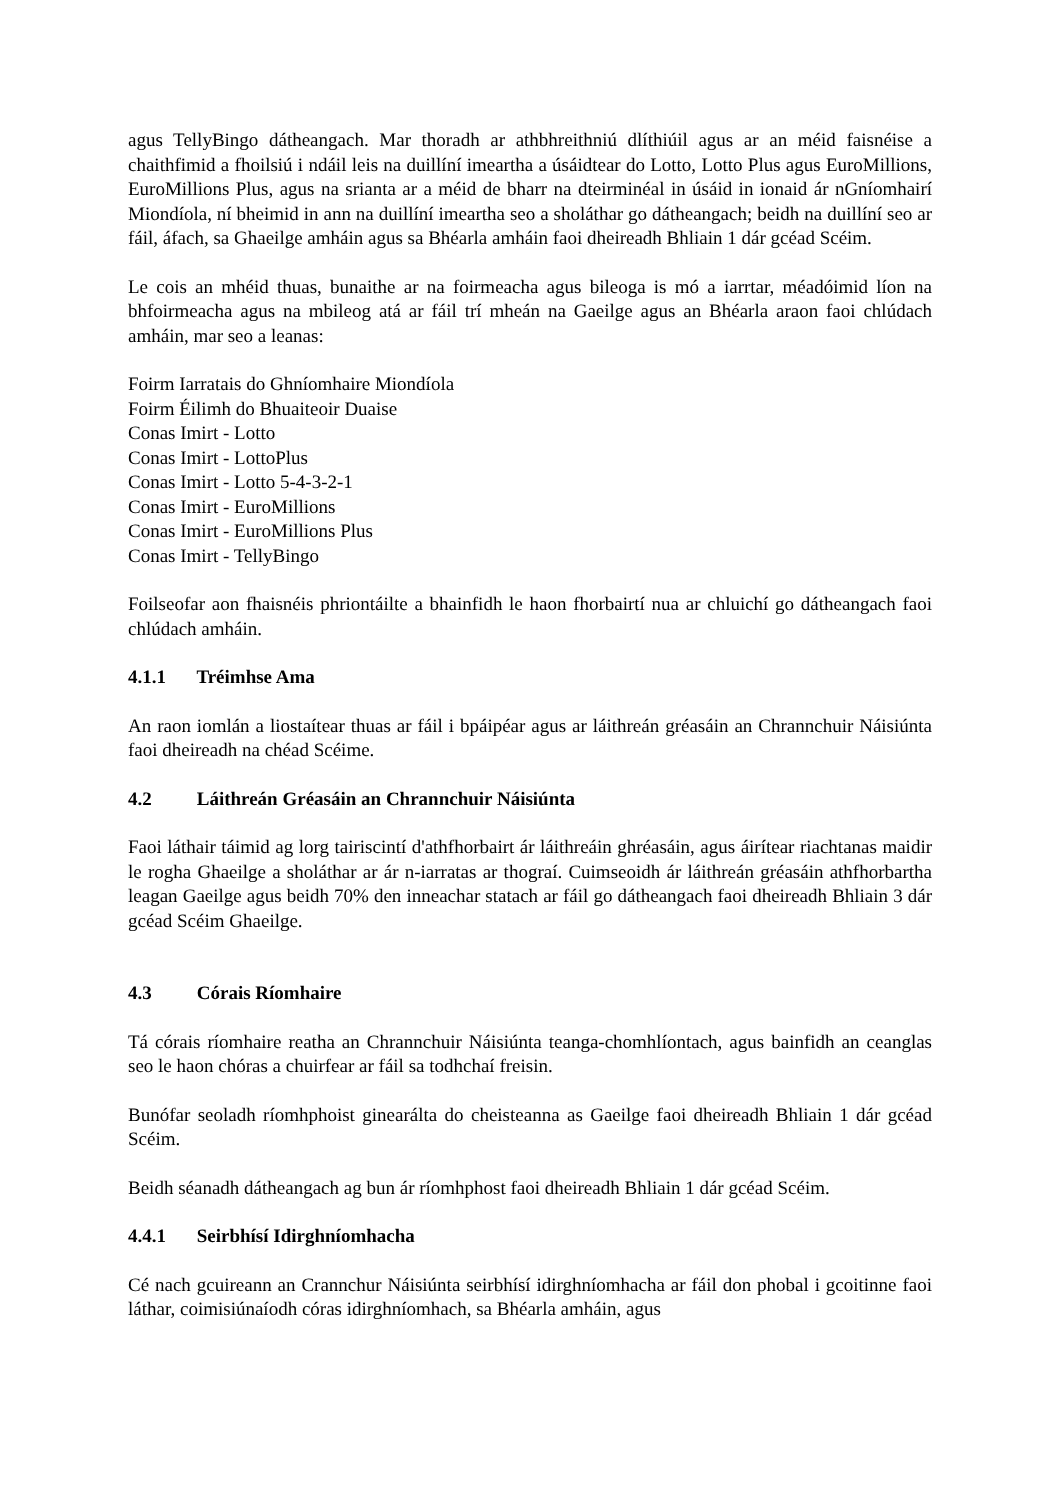agus TellyBingo dátheangach. Mar thoradh ar athbhreithniú dlíthiúil agus ar an méid faisnéise a chaithfimid a fhoilsiú i ndáil leis na duillíní imeartha a úsáidtear do Lotto, Lotto Plus agus EuroMillions, EuroMillions Plus, agus na srianta ar a méid de bharr na dteirminéal in úsáid in ionaid ár nGníomhairí Miondíola, ní bheimid in ann na duillíní imeartha seo a sholáthar go dátheangach; beidh na duillíní seo ar fáil, áfach, sa Ghaeilge amháin agus sa Bhéarla amháin faoi dheireadh Bhliain 1 dár gcéad Scéim.
Le cois an mhéid thuas, bunaithe ar na foirmeacha agus bileoga is mó a iarrtar, méadóimid líon na bhfoirmeacha agus na mbileog atá ar fáil trí mheán na Gaeilge agus an Bhéarla araon faoi chlúdach amháin, mar seo a leanas:
Foirm Iarratais do Ghníomhaire Miondíola
Foirm Éilimh do Bhuaiteoir Duaise
Conas Imirt - Lotto
Conas Imirt - LottoPlus
Conas Imirt - Lotto 5-4-3-2-1
Conas Imirt - EuroMillions
Conas Imirt - EuroMillions Plus
Conas Imirt - TellyBingo
Foilseofar aon fhaisnéis phriontáilte a bhainfidh le haon fhorbairtí nua ar chluichí go dátheangach faoi chlúdach amháin.
4.1.1 Tréimhse Ama
An raon iomlán a liostaítear thuas ar fáil i bpáipéar agus ar láithreán gréasáin an Chrannchuir Náisiúnta faoi dheireadh na chéad Scéime.
4.2 Láithreán Gréasáin an Chrannchuir Náisiúnta
Faoi láthair táimid ag lorg tairiscintí d'athfhorbairt ár láithreáin ghréasáin, agus áirítear riachtanas maidir le rogha Ghaeilge a sholáthar ar ár n-iarratas ar thograí. Cuimseoidh ár láithreán gréasáin athfhorbartha leagan Gaeilge agus beidh 70% den inneachar statach ar fáil go dátheangach faoi dheireadh Bhliain 3 dár gcéad Scéim Ghaeilge.
4.3 Córais Ríomhaire
Tá córais ríomhaire reatha an Chrannchuir Náisiúnta teanga-chomhlíontach, agus bainfidh an ceanglas seo le haon chóras a chuirfear ar fáil sa todhchaí freisin.
Bunófar seoladh ríomhphoist ginearálta do cheisteanna as Gaeilge faoi dheireadh Bhliain 1 dár gcéad Scéim.
Beidh séanadh dátheangach ag bun ár ríomhphost faoi dheireadh Bhliain 1 dár gcéad Scéim.
4.4.1 Seirbhísí Idirghníomhacha
Cé nach gcuireann an Crannchur Náisiúnta seirbhísí idirghníomhacha ar fáil don phobal i gcoitinne faoi láthar, coimisiúnaíodh córas idirghníomhach, sa Bhéarla amháin, agus